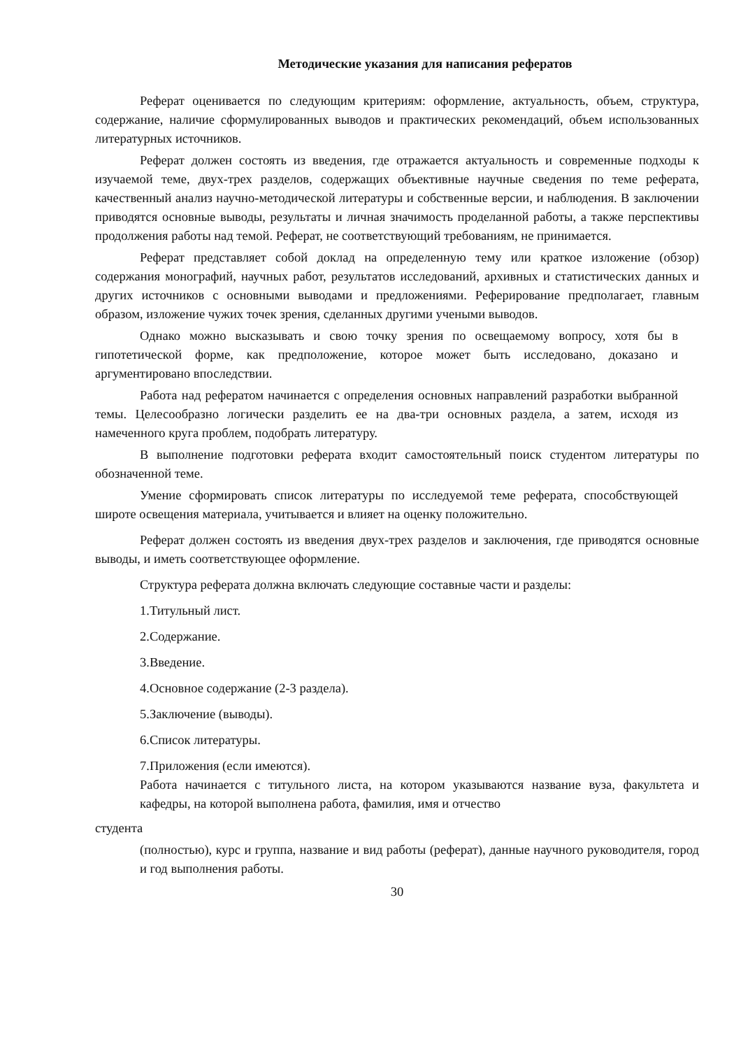Методические указания для написания рефератов
Реферат оценивается по следующим критериям: оформление, актуальность, объем, структура, содержание, наличие сформулированных выводов и практических рекомендаций, объем использованных литературных источников.
Реферат должен состоять из введения, где отражается актуальность и современные подходы к изучаемой теме, двух-трех разделов, содержащих объективные научные сведения по теме реферата, качественный анализ научно-методической литературы и собственные версии, и наблюдения. В заключении приводятся основные выводы, результаты и личная значимость проделанной работы, а также перспективы продолжения работы над темой. Реферат, не соответствующий требованиям, не принимается.
Реферат представляет собой доклад на определенную тему или краткое изложение (обзор) содержания монографий, научных работ, результатов исследований, архивных и статистических данных и других источников с основными выводами и предложениями. Реферирование предполагает, главным образом, изложение чужих точек зрения, сделанных другими учеными выводов.
Однако можно высказывать и свою точку зрения по освещаемому вопросу, хотя бы в гипотетической форме, как предположение, которое может быть исследовано, доказано и аргументировано впоследствии.
Работа над рефератом начинается с определения основных направлений разработки выбранной темы. Целесообразно логически разделить ее на два-три основных раздела, а затем, исходя из намеченного круга проблем, подобрать литературу.
В выполнение подготовки реферата входит самостоятельный поиск студентом литературы по обозначенной теме.
Умение сформировать список литературы по исследуемой теме реферата, способствующей широте освещения материала, учитывается и влияет на оценку положительно.
Реферат должен состоять из введения двух-трех разделов и заключения, где приводятся основные выводы, и иметь соответствующее оформление.
Структура реферата должна включать следующие составные части и разделы:
1.Титульный лист.
2.Содержание.
3.Введение.
4.Основное содержание (2-3 раздела).
5.Заключение (выводы).
6.Список литературы.
7.Приложения (если имеются).
Работа начинается с титульного листа, на котором указываются название вуза, факультета и кафедры, на которой выполнена работа, фамилия, имя и отчество
студента
(полностью), курс и группа, название и вид работы (реферат), данные научного руководителя, город и год выполнения работы.
30